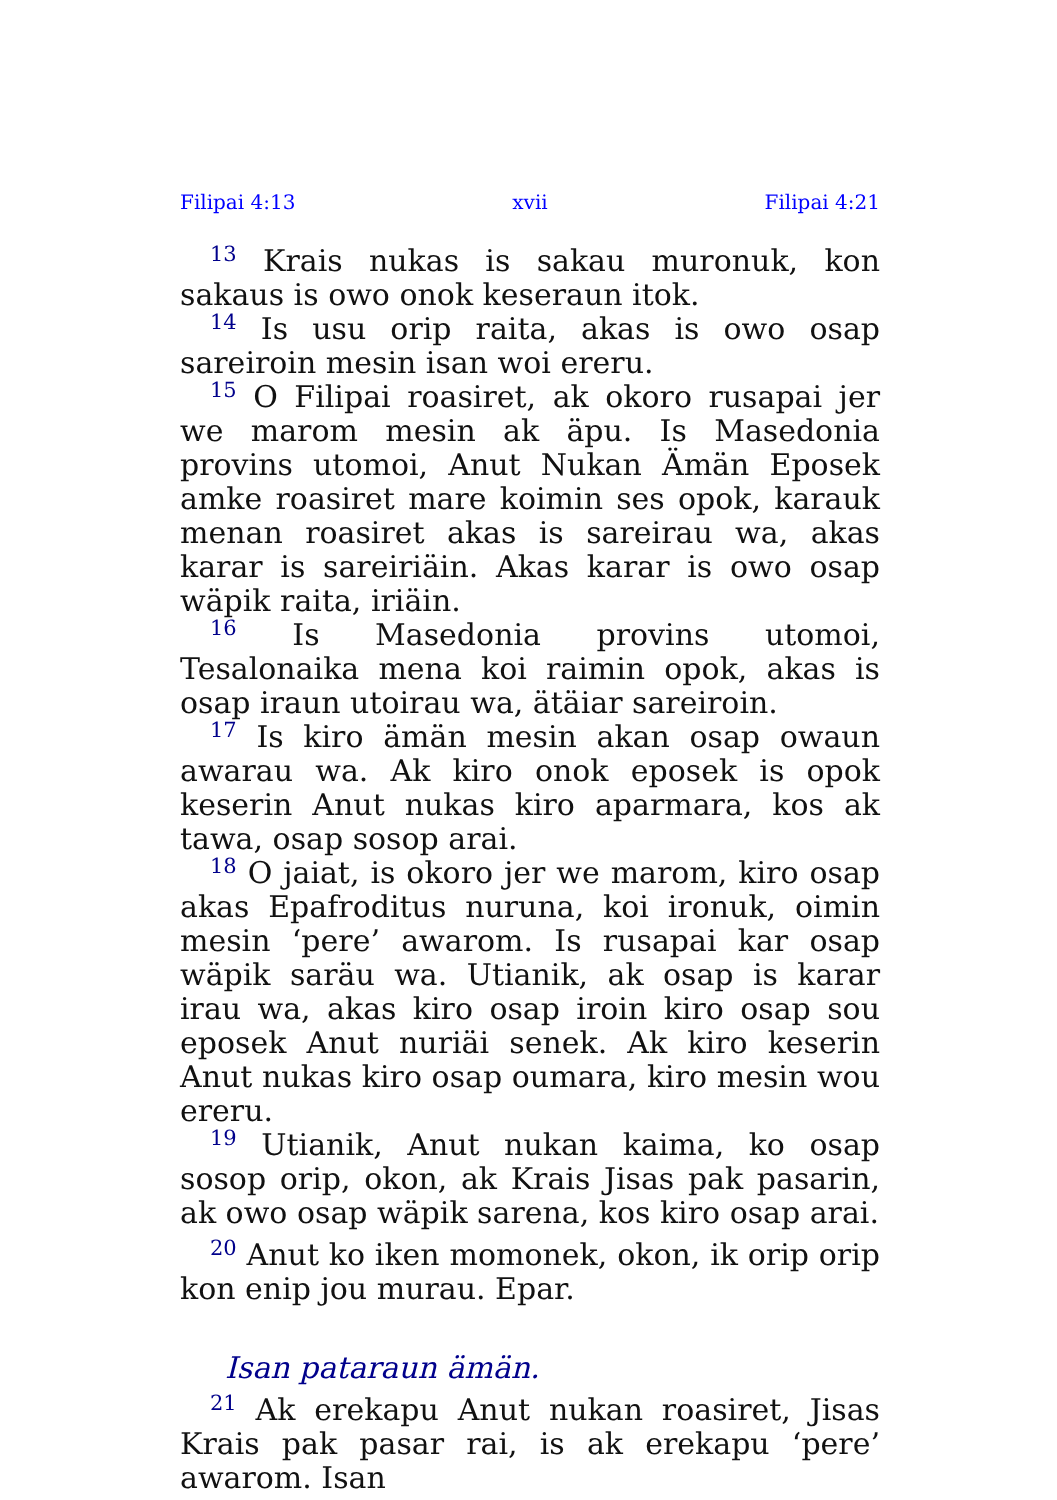Filipai 4:13 xvii Filipai 4:21
<sup>13</sup> Krais nukas is sakau muronuk, kon sakaus is owo onok keseraun itok.
<sup>14</sup> Is usu orip raita, akas is owo osap sareiroin mesin isan woi ereru.
<sup>15</sup> O Filipai roasiret, ak okoro rusapai jer we marom mesin ak äpu. Is Masedonia provins utomoi, Anut Nukan Ämän Eposek amke roasiret mare koimin ses opok, karauk menan roasiret akas is sareirau wa, akas karar is sareiriäin. Akas karar is owo osap wäpik raita, iriäin.
<sup>16</sup> Is Masedonia provins utomoi, Tesalonaika mena koi raimin opok, akas is osap iraun utoirau wa, ätäiar sareiroin.
<sup>17</sup> Is kiro ämän mesin akan osap owaun awarau wa. Ak kiro onok eposek is opok keserin Anut nukas kiro aparmara, kos ak tawa, osap sosop arai.
<sup>18</sup> O jaiat, is okoro jer we marom, kiro osap akas Epafroditus nuruna, koi ironuk, oimin mesin ‘pere’ awarom. Is rusapai kar osap wäpik saräu wa. Utianik, ak osap is karar irau wa, akas kiro osap iroin kiro osap sou eposek Anut nuriäi senek. Ak kiro keserin Anut nukas kiro osap oumara, kiro mesin wou ereru.
<sup>19</sup> Utianik, Anut nukan kaima, ko osap sosop orip, okon, ak Krais Jisas pak pasarin, ak owo osap wäpik sarena, kos kiro osap arai.
<sup>20</sup> Anut ko iken momonek, okon, ik orip orip kon enip jou murau. Epar.
Isan pataraun ämän.
<sup>21</sup> Ak erekapu Anut nukan roasiret, Jisas Krais pak pasar rai, is ak erekapu ‘pere’ awarom. Isan